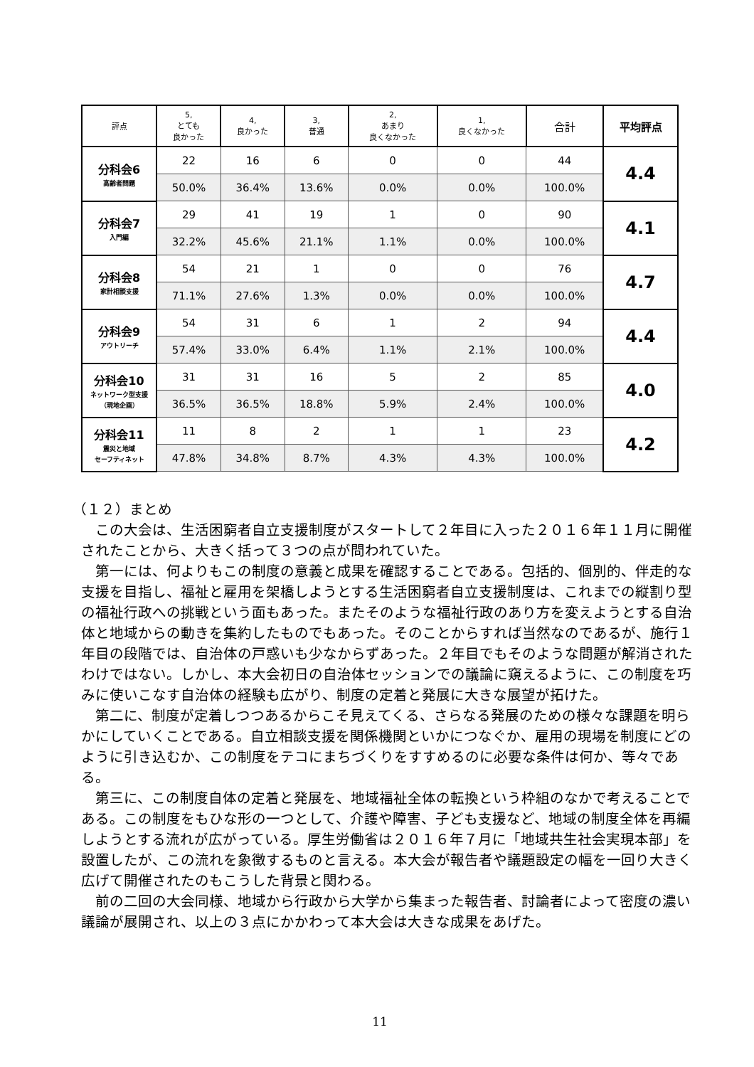| 評点 | 5, とても 良かった | 4, 良かった | 3, 普通 | 2, あまり 良くなかった | 1, 良くなかった | 合計 | 平均評点 |
| --- | --- | --- | --- | --- | --- | --- | --- |
| 分科会6 高齢者問題 | 22 | 16 | 6 | 0 | 0 | 44 | 4.4 |
| | 50.0% | 36.4% | 13.6% | 0.0% | 0.0% | 100.0% | |
| 分科会7 入門編 | 29 | 41 | 19 | 1 | 0 | 90 | 4.1 |
| | 32.2% | 45.6% | 21.1% | 1.1% | 0.0% | 100.0% | |
| 分科会8 家計相談支援 | 54 | 21 | 1 | 0 | 0 | 76 | 4.7 |
| | 71.1% | 27.6% | 1.3% | 0.0% | 0.0% | 100.0% | |
| 分科会9 アウトリーチ | 54 | 31 | 6 | 1 | 2 | 94 | 4.4 |
| | 57.4% | 33.0% | 6.4% | 1.1% | 2.1% | 100.0% | |
| 分科会10 ネットワーク型支援 （現地企画） | 31 | 31 | 16 | 5 | 2 | 85 | 4.0 |
| | 36.5% | 36.5% | 18.8% | 5.9% | 2.4% | 100.0% | |
| 分科会11 震災と地域 セーフティネット | 11 | 8 | 2 | 1 | 1 | 23 | 4.2 |
| | 47.8% | 34.8% | 8.7% | 4.3% | 4.3% | 100.0% | |
（１２）まとめ
この大会は、生活困窮者自立支援制度がスタートして２年目に入った２０１６年１１月に開催されたことから、大きく括って３つの点が問われていた。
第一には、何よりもこの制度の意義と成果を確認することである。包括的、個別的、伴走的な支援を目指し、福祉と雇用を架橋しようとする生活困窮者自立支援制度は、これまでの縦割り型の福祉行政への挑戦という面もあった。またそのような福祉行政のあり方を変えようとする自治体と地域からの動きを集約したものでもあった。そのことからすれば当然なのであるが、施行１年目の段階では、自治体の戸惑いも少なからずあった。２年目でもそのような問題が解消されたわけではない。しかし、本大会初日の自治体セッションでの議論に窺えるように、この制度を巧みに使いこなす自治体の経験も広がり、制度の定着と発展に大きな展望が拓けた。
第二に、制度が定着しつつあるからこそ見えてくる、さらなる発展のための様々な課題を明らかにしていくことである。自立相談支援を関係機関といかにつなぐか、雇用の現場を制度にどのように引き込むか、この制度をテコにまちづくりをすすめるのに必要な条件は何か、等々である。
第三に、この制度自体の定着と発展を、地域福祉全体の転換という枠組のなかで考えることである。この制度をもひな形の一つとして、介護や障害、子ども支援など、地域の制度全体を再編しようとする流れが広がっている。厚生労働省は２０１６年７月に「地域共生社会実現本部」を設置したが、この流れを象徴するものと言える。本大会が報告者や議題設定の幅を一回り大きく広げて開催されたのもこうした背景と関わる。
前の二回の大会同様、地域から行政から大学から集まった報告者、討論者によって密度の濃い議論が展開され、以上の３点にかかわって本大会は大きな成果をあげた。
11